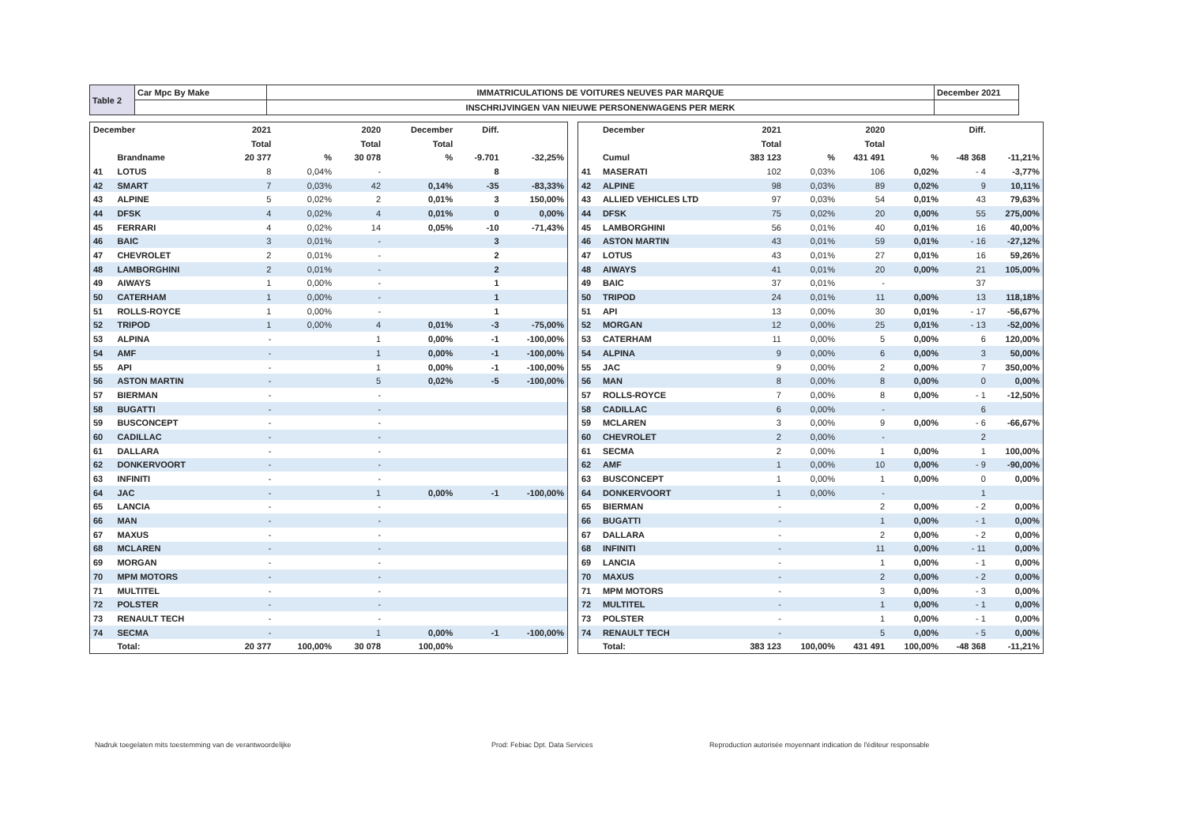| Table 2 | Car Mpc By Make | IMMATRICULATIONS DE VOITURES NEUVES PAR MARQUE | December 2021 |
| | | INSCHRIJVINGEN VAN NIEUWE PERSONENWAGENS PER MERK | |
| December | | 2021 | | 2020 | December | Diff. | |
| --- | --- | --- | --- | --- | --- | --- | --- |
| | | Total | | Total | Total | | |
| | Brandname | 20 377 | % | 30 078 | % | -9.701 | -32,25% |
| 41 | LOTUS | 8 | 0,04% | - | | 8 | |
| 42 | SMART | 7 | 0,03% | 42 | 0,14% | -35 | -83,33% |
| 43 | ALPINE | 5 | 0,02% | 2 | 0,01% | 3 | 150,00% |
| 44 | DFSK | 4 | 0,02% | 4 | 0,01% | 0 | 0,00% |
| 45 | FERRARI | 4 | 0,02% | 14 | 0,05% | -10 | -71,43% |
| 46 | BAIC | 3 | 0,01% | - | | 3 | |
| 47 | CHEVROLET | 2 | 0,01% | - | | 2 | |
| 48 | LAMBORGHINI | 2 | 0,01% | - | | 2 | |
| 49 | AIWAYS | 1 | 0,00% | - | | 1 | |
| 50 | CATERHAM | 1 | 0,00% | - | | 1 | |
| 51 | ROLLS-ROYCE | 1 | 0,00% | - | | 1 | |
| 52 | TRIPOD | 1 | 0,00% | 4 | 0,01% | -3 | -75,00% |
| 53 | ALPINA | - | | 1 | 0,00% | -1 | -100,00% |
| 54 | AMF | - | | 1 | 0,00% | -1 | -100,00% |
| 55 | API | - | | 1 | 0,00% | -1 | -100,00% |
| 56 | ASTON MARTIN | - | | 5 | 0,02% | -5 | -100,00% |
| 57 | BIERMAN | - | | - | | | |
| 58 | BUGATTI | - | | - | | | |
| 59 | BUSCONCEPT | - | | - | | | |
| 60 | CADILLAC | - | | - | | | |
| 61 | DALLARA | - | | - | | | |
| 62 | DONKERVOORT | - | | - | | | |
| 63 | INFINITI | - | | - | | | |
| 64 | JAC | - | | 1 | 0,00% | -1 | -100,00% |
| 65 | LANCIA | - | | - | | | |
| 66 | MAN | - | | - | | | |
| 67 | MAXUS | - | | - | | | |
| 68 | MCLAREN | - | | - | | | |
| 69 | MORGAN | - | | - | | | |
| 70 | MPM MOTORS | - | | - | | | |
| 71 | MULTITEL | - | | - | | | |
| 72 | POLSTER | - | | - | | | |
| 73 | RENAULT TECH | - | | - | | | |
| 74 | SECMA | - | | 1 | 0,00% | -1 | -100,00% |
| | Total: | 20 377 | 100,00% | 30 078 | 100,00% | | |
| | December | 2021 | | 2020 | | Diff. | |
| --- | --- | --- | --- | --- | --- | --- | --- |
| | | Total | | Total | | | |
| | Cumul | 383 123 | % | 431 491 | % | -48 368 | -11,21% |
| 41 | MASERATI | 102 | 0,03% | 106 | 0,02% | - 4 | -3,77% |
| 42 | ALPINE | 98 | 0,03% | 89 | 0,02% | 9 | 10,11% |
| 43 | ALLIED VEHICLES LTD | 97 | 0,03% | 54 | 0,01% | 43 | 79,63% |
| 44 | DFSK | 75 | 0,02% | 20 | 0,00% | 55 | 275,00% |
| 45 | LAMBORGHINI | 56 | 0,01% | 40 | 0,01% | 16 | 40,00% |
| 46 | ASTON MARTIN | 43 | 0,01% | 59 | 0,01% | - 16 | -27,12% |
| 47 | LOTUS | 43 | 0,01% | 27 | 0,01% | 16 | 59,26% |
| 48 | AIWAYS | 41 | 0,01% | 20 | 0,00% | 21 | 105,00% |
| 49 | BAIC | 37 | 0,01% | - | | 37 | |
| 50 | TRIPOD | 24 | 0,01% | 11 | 0,00% | 13 | 118,18% |
| 51 | API | 13 | 0,00% | 30 | 0,01% | - 17 | -56,67% |
| 52 | MORGAN | 12 | 0,00% | 25 | 0,01% | - 13 | -52,00% |
| 53 | CATERHAM | 11 | 0,00% | 5 | 0,00% | 6 | 120,00% |
| 54 | ALPINA | 9 | 0,00% | 6 | 0,00% | 3 | 50,00% |
| 55 | JAC | 9 | 0,00% | 2 | 0,00% | 7 | 350,00% |
| 56 | MAN | 8 | 0,00% | 8 | 0,00% | 0 | 0,00% |
| 57 | ROLLS-ROYCE | 7 | 0,00% | 8 | 0,00% | - 1 | -12,50% |
| 58 | CADILLAC | 6 | 0,00% | - | | 6 | |
| 59 | MCLAREN | 3 | 0,00% | 9 | 0,00% | - 6 | -66,67% |
| 60 | CHEVROLET | 2 | 0,00% | - | | 2 | |
| 61 | SECMA | 2 | 0,00% | 1 | 0,00% | 1 | 100,00% |
| 62 | AMF | 1 | 0,00% | 10 | 0,00% | - 9 | -90,00% |
| 63 | BUSCONCEPT | 1 | 0,00% | 1 | 0,00% | 0 | 0,00% |
| 64 | DONKERVOORT | 1 | 0,00% | - | | 1 | |
| 65 | BIERMAN | - | | 2 | 0,00% | - 2 | 0,00% |
| 66 | BUGATTI | - | | 1 | 0,00% | - 1 | 0,00% |
| 67 | DALLARA | - | | 2 | 0,00% | - 2 | 0,00% |
| 68 | INFINITI | - | | 11 | 0,00% | - 11 | 0,00% |
| 69 | LANCIA | - | | 1 | 0,00% | - 1 | 0,00% |
| 70 | MAXUS | - | | 2 | 0,00% | - 2 | 0,00% |
| 71 | MPM MOTORS | - | | 3 | 0,00% | - 3 | 0,00% |
| 72 | MULTITEL | - | | 1 | 0,00% | - 1 | 0,00% |
| 73 | POLSTER | - | | 1 | 0,00% | - 1 | 0,00% |
| 74 | RENAULT TECH | - | | 5 | 0,00% | - 5 | 0,00% |
| | Total: | 383 123 | 100,00% | 431 491 | 100,00% | -48 368 | -11,21% |
Nadruk toegelaten mits toestemming van de verantwoordelijke
Prod: Febiac Dpt. Data Services
Reproduction autorisée moyennant indication de l'éditeur responsable